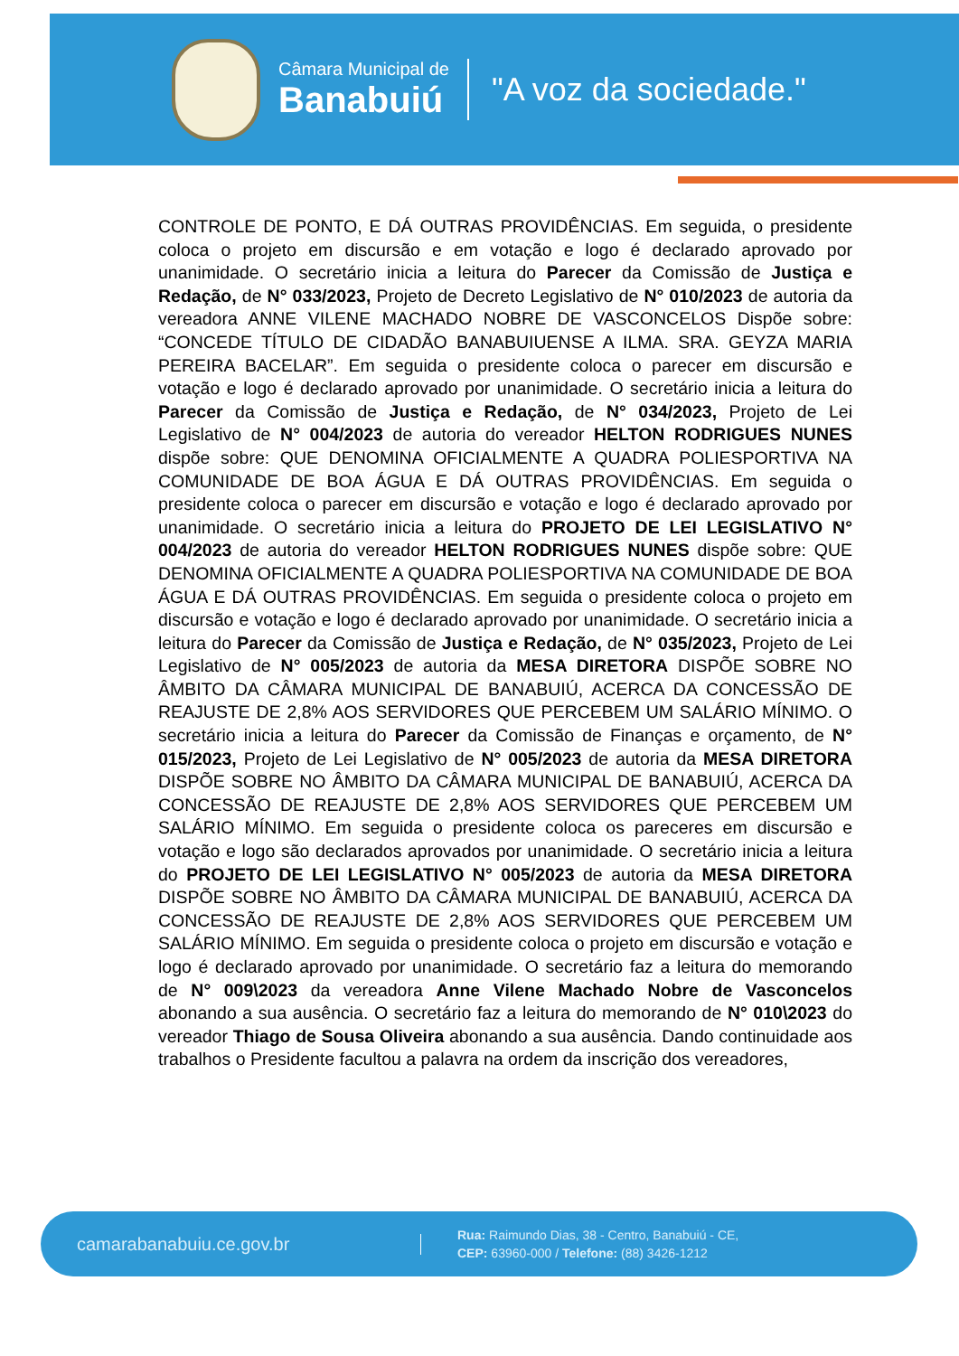Câmara Municipal de
Banabuiú
"A voz da sociedade."
CONTROLE DE PONTO, E DÁ OUTRAS PROVIDÊNCIAS. Em seguida, o presidente coloca o projeto em discursão e em votação e logo é declarado aprovado por unanimidade. O secretário inicia a leitura do Parecer da Comissão de Justiça e Redação, de N° 033/2023, Projeto de Decreto Legislativo de N° 010/2023 de autoria da vereadora ANNE VILENE MACHADO NOBRE DE VASCONCELOS Dispõe sobre: “CONCEDE TÍTULO DE CIDADÃO BANABUIUENSE A ILMA. SRA. GEYZA MARIA PEREIRA BACELAR”. Em seguida o presidente coloca o parecer em discursão e votação e logo é declarado aprovado por unanimidade. O secretário inicia a leitura do Parecer da Comissão de Justiça e Redação, de N° 034/2023, Projeto de Lei Legislativo de N° 004/2023 de autoria do vereador HELTON RODRIGUES NUNES dispõe sobre: QUE DENOMINA OFICIALMENTE A QUADRA POLIESPORTIVA NA COMUNIDADE DE BOA ÁGUA E DÁ OUTRAS PROVIDÊNCIAS. Em seguida o presidente coloca o parecer em discursão e votação e logo é declarado aprovado por unanimidade. O secretário inicia a leitura do PROJETO DE LEI LEGISLATIVO N° 004/2023 de autoria do vereador HELTON RODRIGUES NUNES dispõe sobre: QUE DENOMINA OFICIALMENTE A QUADRA POLIESPORTIVA NA COMUNIDADE DE BOA ÁGUA E DÁ OUTRAS PROVIDÊNCIAS. Em seguida o presidente coloca o projeto em discursão e votação e logo é declarado aprovado por unanimidade. O secretário inicia a leitura do Parecer da Comissão de Justiça e Redação, de N° 035/2023, Projeto de Lei Legislativo de N° 005/2023 de autoria da MESA DIRETORA DISPÕE SOBRE NO ÂMBITO DA CÂMARA MUNICIPAL DE BANABUIÚ, ACERCA DA CONCESSÃO DE REAJUSTE DE 2,8% AOS SERVIDORES QUE PERCEBEM UM SALÁRIO MÍNIMO. O secretário inicia a leitura do Parecer da Comissão de Finanças e orçamento, de N° 015/2023, Projeto de Lei Legislativo de N° 005/2023 de autoria da MESA DIRETORA DISPÕE SOBRE NO ÂMBITO DA CÂMARA MUNICIPAL DE BANABUIÚ, ACERCA DA CONCESSÃO DE REAJUSTE DE 2,8% AOS SERVIDORES QUE PERCEBEM UM SALÁRIO MÍNIMO. Em seguida o presidente coloca os pareceres em discursão e votação e logo são declarados aprovados por unanimidade. O secretário inicia a leitura do PROJETO DE LEI LEGISLATIVO N° 005/2023 de autoria da MESA DIRETORA DISPÕE SOBRE NO ÂMBITO DA CÂMARA MUNICIPAL DE BANABUIÚ, ACERCA DA CONCESSÃO DE REAJUSTE DE 2,8% AOS SERVIDORES QUE PERCEBEM UM SALÁRIO MÍNIMO. Em seguida o presidente coloca o projeto em discursão e votação e logo é declarado aprovado por unanimidade. O secretário faz a leitura do memorando de N° 009\2023 da vereadora Anne Vilene Machado Nobre de Vasconcelos abonando a sua ausência. O secretário faz a leitura do memorando de N° 010\2023 do vereador Thiago de Sousa Oliveira abonando a sua ausência. Dando continuidade aos trabalhos o Presidente facultou a palavra na ordem da inscrição dos vereadores,
camarabanabuiu.ce.gov.br
Rua: Raimundo Dias, 38 - Centro, Banabuiú - CE,
CEP: 63960-000 / Telefone: (88) 3426-1212